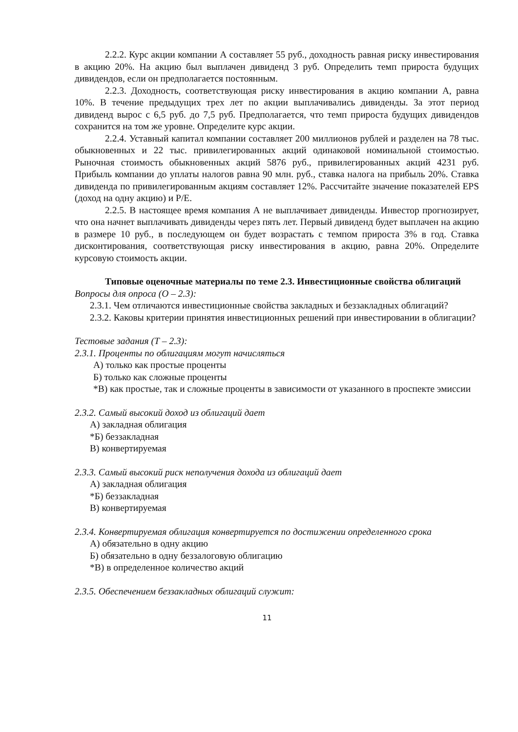2.2.2. Курс акции компании А составляет 55 руб., доходность равная риску инвестирования в акцию 20%. На акцию был выплачен дивиденд 3 руб. Определить темп прироста будущих дивидендов, если он предполагается постоянным.
2.2.3. Доходность, соответствующая риску инвестирования в акцию компании А, равна 10%. В течение предыдущих трех лет по акции выплачивались дивиденды. За этот период дивиденд вырос с 6,5 руб. до 7,5 руб. Предполагается, что темп прироста будущих дивидендов сохранится на том же уровне. Определите курс акции.
2.2.4. Уставный капитал компании составляет 200 миллионов рублей и разделен на 78 тыс. обыкновенных и 22 тыс. привилегированных акций одинаковой номинальной стоимостью. Рыночная стоимость обыкновенных акций 5876 руб., привилегированных акций 4231 руб. Прибыль компании до уплаты налогов равна 90 млн. руб., ставка налога на прибыль 20%. Ставка дивиденда по привилегированным акциям составляет 12%. Рассчитайте значение показателей EPS (доход на одну акцию) и P/E.
2.2.5. В настоящее время компания А не выплачивает дивиденды. Инвестор прогнозирует, что она начнет выплачивать дивиденды через пять лет. Первый дивиденд будет выплачен на акцию в размере 10 руб., в последующем он будет возрастать с темпом прироста 3% в год. Ставка дисконтирования, соответствующая риску инвестирования в акцию, равна 20%. Определите курсовую стоимость акции.
Типовые оценочные материалы по теме 2.3. Инвестиционные свойства облигаций
Вопросы для опроса (О – 2.3):
2.3.1. Чем отличаются инвестиционные свойства закладных и беззакладных облигаций?
2.3.2. Каковы критерии принятия инвестиционных решений при инвестировании в облигации?
Тестовые задания (Т – 2.3):
2.3.1. Проценты по облигациям могут начисляться
А) только как простые проценты
Б) только как сложные проценты
*В) как простые, так и сложные проценты в зависимости от указанного в проспекте эмиссии
2.3.2. Самый высокий доход из облигаций дает
А) закладная облигация
*Б) беззакладная
В) конвертируемая
2.3.3. Самый высокий риск неполучения дохода из облигаций дает
А) закладная облигация
*Б) беззакладная
В) конвертируемая
2.3.4. Конвертируемая облигация конвертируется по достижении определенного срока
А) обязательно в одну акцию
Б) обязательно в одну беззалоговую облигацию
*В) в определенное количество акций
2.3.5. Обеспечением беззакладных облигаций служит:
11